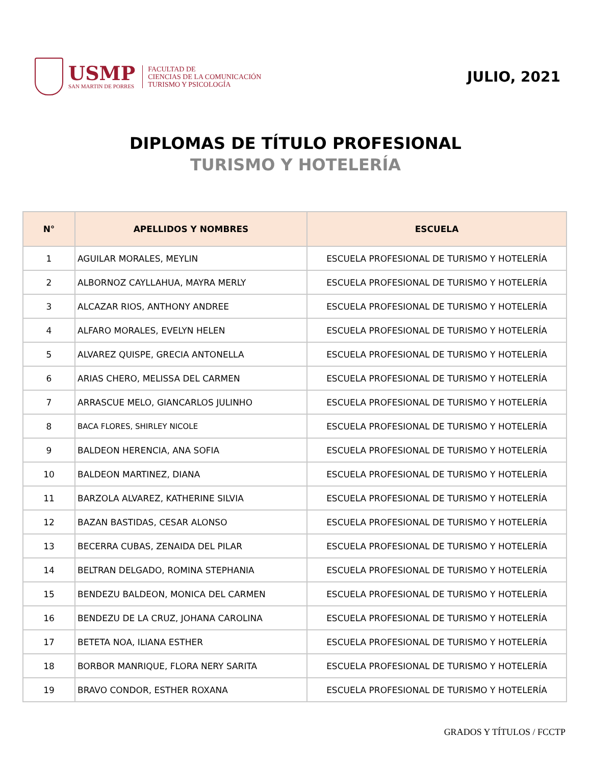USMP
SAN MARTIN DE PORRES
FACULTAD DE
CIENCIAS DE LA COMUNICACIÓN
TURISMO Y PSICOLOGÍA
JULIO, 2021
DIPLOMAS DE TÍTULO PROFESIONAL
TURISMO Y HOTELERÍA
| N° | APELLIDOS Y NOMBRES | ESCUELA |
| --- | --- | --- |
| 1 | AGUILAR MORALES, MEYLIN | ESCUELA PROFESIONAL DE TURISMO Y HOTELERÍA |
| 2 | ALBORNOZ CAYLLAHUA, MAYRA MERLY | ESCUELA PROFESIONAL DE TURISMO Y HOTELERÍA |
| 3 | ALCAZAR RIOS, ANTHONY ANDREE | ESCUELA PROFESIONAL DE TURISMO Y HOTELERÍA |
| 4 | ALFARO MORALES, EVELYN HELEN | ESCUELA PROFESIONAL DE TURISMO Y HOTELERÍA |
| 5 | ALVAREZ QUISPE, GRECIA ANTONELLA | ESCUELA PROFESIONAL DE TURISMO Y HOTELERÍA |
| 6 | ARIAS CHERO, MELISSA DEL CARMEN | ESCUELA PROFESIONAL DE TURISMO Y HOTELERÍA |
| 7 | ARRASCUE MELO, GIANCARLOS JULINHO | ESCUELA PROFESIONAL DE TURISMO Y HOTELERÍA |
| 8 | BACA FLORES, SHIRLEY NICOLE | ESCUELA PROFESIONAL DE TURISMO Y HOTELERÍA |
| 9 | BALDEON HERENCIA, ANA SOFIA | ESCUELA PROFESIONAL DE TURISMO Y HOTELERÍA |
| 10 | BALDEON MARTINEZ, DIANA | ESCUELA PROFESIONAL DE TURISMO Y HOTELERÍA |
| 11 | BARZOLA ALVAREZ, KATHERINE SILVIA | ESCUELA PROFESIONAL DE TURISMO Y HOTELERÍA |
| 12 | BAZAN BASTIDAS, CESAR ALONSO | ESCUELA PROFESIONAL DE TURISMO Y HOTELERÍA |
| 13 | BECERRA CUBAS, ZENAIDA DEL PILAR | ESCUELA PROFESIONAL DE TURISMO Y HOTELERÍA |
| 14 | BELTRAN DELGADO, ROMINA STEPHANIA | ESCUELA PROFESIONAL DE TURISMO Y HOTELERÍA |
| 15 | BENDEZU BALDEON, MONICA DEL CARMEN | ESCUELA PROFESIONAL DE TURISMO Y HOTELERÍA |
| 16 | BENDEZU DE LA CRUZ, JOHANA CAROLINA | ESCUELA PROFESIONAL DE TURISMO Y HOTELERÍA |
| 17 | BETETA NOA, ILIANA ESTHER | ESCUELA PROFESIONAL DE TURISMO Y HOTELERÍA |
| 18 | BORBOR MANRIQUE, FLORA NERY SARITA | ESCUELA PROFESIONAL DE TURISMO Y HOTELERÍA |
| 19 | BRAVO CONDOR, ESTHER ROXANA | ESCUELA PROFESIONAL DE TURISMO Y HOTELERÍA |
GRADOS Y TÍTULOS / FCCTP